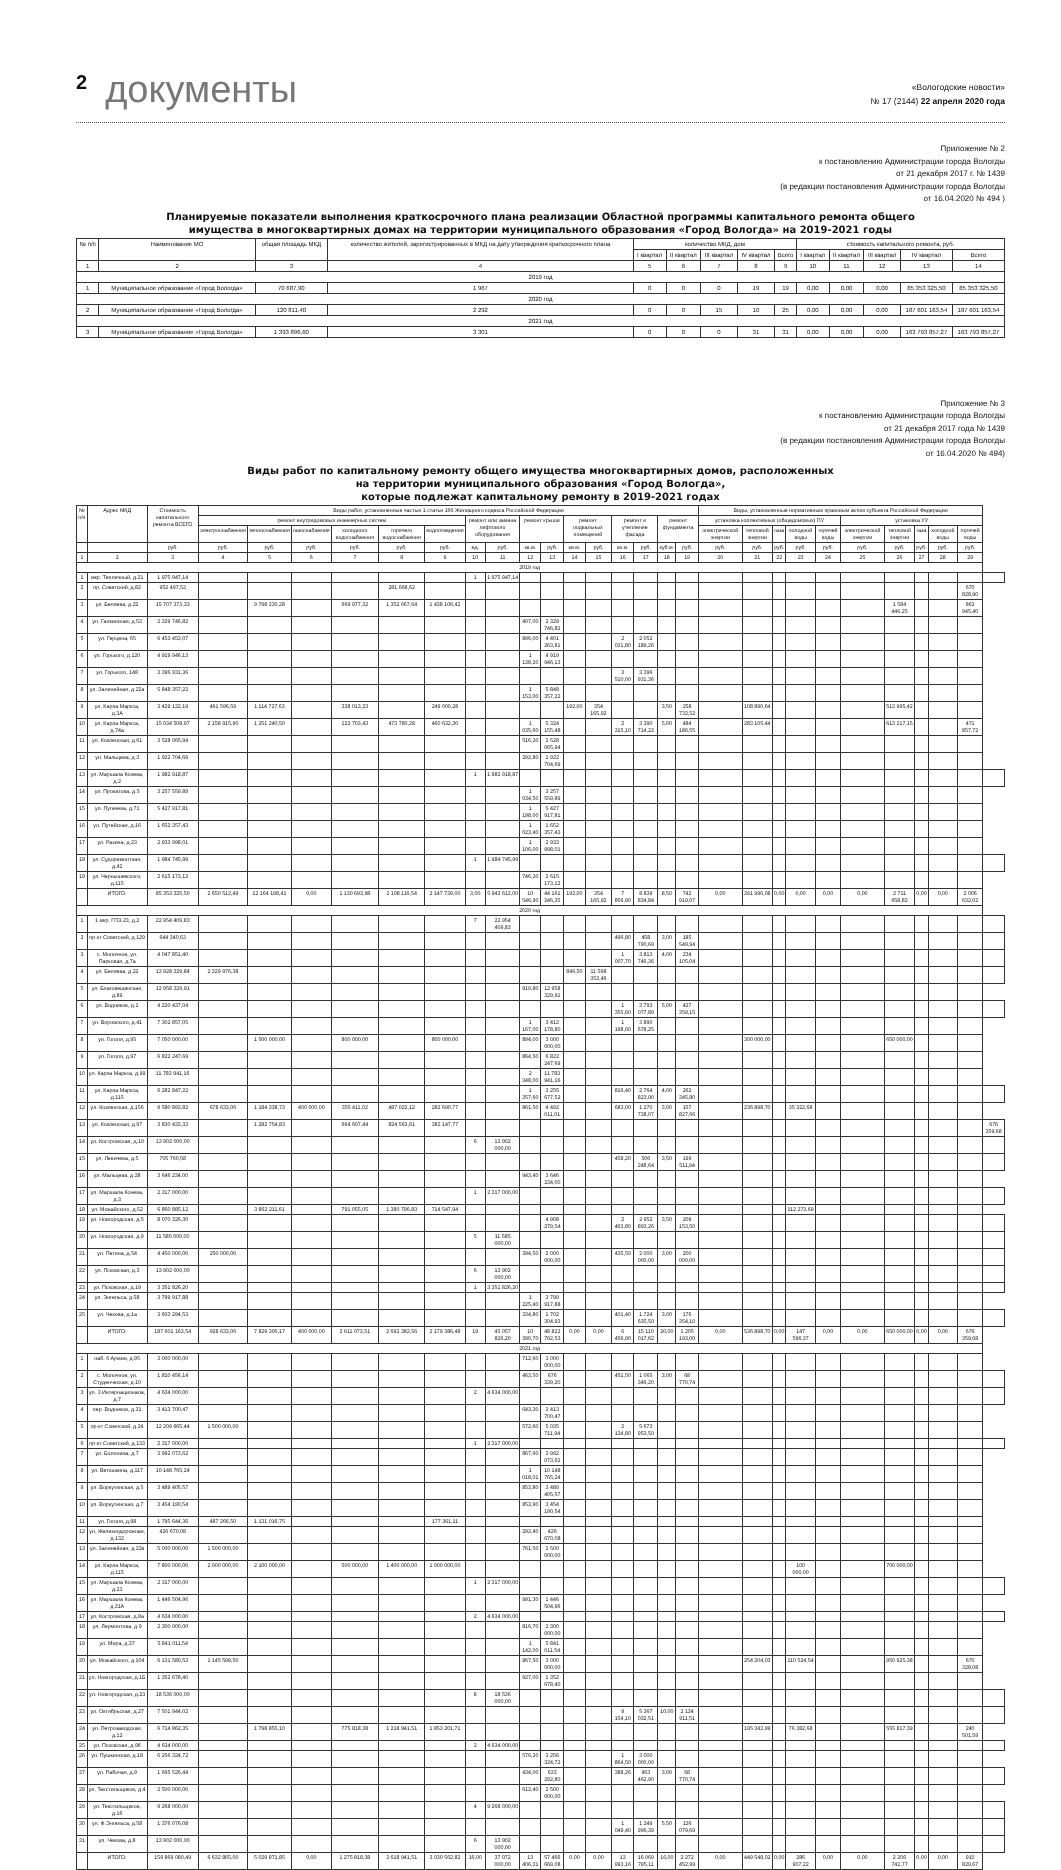2 документы
«Вологодские новости»
№ 17 (2144) 22 апреля 2020 года
Приложение № 2
к постановлению Администрации города Вологды
от 21 декабря 2017 г. № 1439
(в редакции постановления Администрации города Вологды
от 16.04.2020 № 494 )
Планируемые показатели выполнения краткосрочного плана реализации Областной программы капитального ремонта общего
имущества в многоквартирных домах на территории муниципального образования «Город Вологда» на 2019-2021 годы
| № п/п | Наименование МО | общая площадь МКД | количество жителей, зарегистрированных в МКД на дату утверждения краткосрочного плана | количество МКД, дом | | | | | стоимость капитального ремонта, руб. | | | | |
| --- | --- | --- | --- | --- | --- | --- | --- | --- | --- | --- | --- | --- | --- |
| | | | | I квартал | II квартал | III квартал | IV квартал | Всего | I квартал | II квартал | III квартал | IV квартал | Всего |
| 1 | 2 | 3 | 4 | 5 | 6 | 7 | 8 | 9 | 10 | 11 | 12 | 13 | 14 |
| 2019 год | | | | | | | | | | | | | |
| 1 | Муниципальное образование «Город Вологда» | 70 687,90 | 1 967 | 0 | 0 | 0 | 19 | 19 | 0,00 | 0,00 | 0,00 | 85 353 325,50 | 85 353 325,50 |
| 2020 год | | | | | | | | | | | | | |
| 2 | Муниципальное образование «Город Вологда» | 120 811,40 | 2 292 | 0 | 0 | 15 | 10 | 25 | 0,00 | 0,00 | 0,00 | 187 601 163,54 | 187 601 163,54 |
| 2021 год | | | | | | | | | | | | | |
| 3 | Муниципальное образование «Город Вологда» | 1 393 896,60 | 3 301 | 0 | 0 | 0 | 31 | 31 | 0,00 | 0,00 | 0,00 | 163 793 857,27 | 163 793 857,27 |
Приложение № 3
к постановлению Администрации города Вологды
от 21 декабря 2017 года № 1439
(в редакции постановления Администрации города Вологды
от 16.04.2020 № 494)
Виды работ по капитальному ремонту общего имущества многоквартирных домов, расположенных
на территории муниципального образования «Город Вологда»,
которые подлежат капитальному ремонту в 2019-2021 годах
| № п/п | Адрес МКД | Стоимость капитального ремонта ВСЕГО | Виды работ, установленные частью 1 статьи 166 Жилищного кодекса Российской Федерации | | | | | | | | | | | | | | | | Виды, установленные нормативным правовым актом субъекта Российской Федерации | | | | | | | | | | |
| --- | --- | --- | --- | --- | --- | --- | --- | --- | --- | --- | --- | --- | --- | --- | --- | --- | --- | --- | --- | --- | --- | --- | --- | --- | --- | --- | --- | --- | --- |
| | | | ремонт внутридомовых инженерных систем | | | | | | ремонт или замена лифтового оборудования | | ремонт крыши | | ремонт подвальных помещений | | ремонт и утепление фасада | | ремонт фундамента | | установка коллективных (общедомовых) ПУ | | | | | установка УУ | | | | | |
| | | | электроснабжения | теплоснабжения | газоснабжения | холодного водоснабжения | горячего водоснабжения | водоотведения | | | | | | | | | | | электрической энергии | тепловой энергии | газа | холодной воды | горячей воды | электрической энергии | тепловой энергии | газа | холодной воды | горячей воды | |
| | | руб. | руб. | руб. | руб. | руб. | руб. | руб. | ед. | руб. | кв.м. | руб. | кв.м. | руб. | кв.м. | руб. | куб.м. | руб. | руб. | руб. | руб. | руб. | руб. | руб. | руб. | руб. | руб. | руб. | |
| 1 | 2 | 3 | 4 | 5 | 6 | 7 | 8 | 9 | 10 | 11 | 12 | 13 | 14 | 15 | 16 | 17 | 18 | 19 | 20 | 21 | 22 | 23 | 24 | 25 | 26 | 27 | 28 | 29 | |
| 2019 год | | | | | | | | | | | | | | | | | | | | | | | | | | | | | |
| 1 | мкр. Тепличный, д.21 | 1 975 947,14 | | | | | | | 1 | 1 975 947,14 | | | | | | | | | | | | | | | | | | | |
| 2 | пр. Советский, д.82 | 952 497,52 | | | | | 281 668,62 | | | | | | | | | | | | | | | | | | | | | 670 828,90 | |
| 3 | ул. Беляева, д.22 | 15 707 373,33 | | 9 798 230,28 | | 669 977,32 | 1 352 667,64 | 1 438 106,42 | | | | | | | | | | | | | | | | | 1 584 446,25 | | | 863 945,40 | |
| 4 | ул. Галкинская, д.53 | 2 329 746,82 | | | | | | | | | 407,00 | 2 329 746,82 | | | | | | | | | | | | | | | | | |
| 5 | ул. Герцена, 65 | 6 453 453,07 | | | | | | | | | 896,00 | 4 401 263,81 | | | 2 031,80 | 2 052 189,26 | | | | | | | | | | | | | |
| 6 | ул. Горького, д.120 | 4 919 946,13 | | | | | | | | | 1 138,20 | 4 919 946,13 | | | | | | | | | | | | | | | | | |
| 7 | ул. Горького, 148 | 3 396 931,36 | | | | | | | | | | | | | 3 510,00 | 3 396 931,36 | | | | | | | | | | | | | |
| 8 | ул. Залинейная, д.22а | 5 848 357,22 | | | | | | | | | 1 153,00 | 5 848 357,22 | | | | | | | | | | | | | | | | | |
| 9 | ул. Карла Маркса, д.3А | 3 429 122,19 | 491 596,59 | 1 114 727,63 | | 338 013,23 | | 249 000,28 | | | | | 192,00 | 354 165,92 | | | 3,50 | 258 732,52 | | 108 890,64 | | | | | 513 995,42 | | | | |
| 10 | ул. Карла Маркса, д.74а | 15 034 508,97 | 2 158 915,90 | 1 251 240,50 | | 122 703,43 | 473 780,28 | 460 632,30 | | | 1 035,60 | 5 324 155,48 | | | 2 315,10 | 3 390 714,22 | 5,00 | 484 186,55 | | 283 105,44 | | | | | 613 217,15 | | | 471 857,72 | |
| 11 | ул. Козленская, д.61 | 3 528 065,94 | | | | | | | | | 516,20 | 3 528 065,94 | | | | | | | | | | | | | | | | | |
| 12 | ул. Мальцева, д.3 | 1 922 704,69 | | | | | | | | | 292,80 | 1 922 704,69 | | | | | | | | | | | | | | | | | |
| 13 | ул. Маршала Конева, д.2 | 1 982 918,87 | | | | | | | 1 | 1 982 918,87 | | | | | | | | | | | | | | | | | | | |
| 14 | ул. Прокатова, д.5 | 3 257 559,89 | | | | | | | | | 1 034,50 | 3 257 559,89 | | | | | | | | | | | | | | | | | |
| 15 | ул. Пугачева, д.71 | 5 427 917,81 | | | | | | | | | 1 198,00 | 5 427 917,81 | | | | | | | | | | | | | | | | | |
| 16 | ул. Путейская, д.16 | 1 652 357,43 | | | | | | | | | 1 023,40 | 1 652 357,43 | | | | | | | | | | | | | | | | | |
| 17 | ул. Разина, д.23 | 2 933 998,01 | | | | | | | | | 1 106,00 | 2 933 998,01 | | | | | | | | | | | | | | | | | |
| 18 | ул. Судоремонтная, д.42 | 1 984 745,99 | | | | | | | 1 | 1 984 745,99 | | | | | | | | | | | | | | | | | | | |
| 19 | ул. Чернышевского, д.115 | 2 615 173,12 | | | | | | | | | 746,20 | 2 615 173,12 | | | | | | | | | | | | | | | | | |
| | ИТОГО: | 85 353 325,50 | 2 650 512,49 | 12 164 198,41 | 0,00 | 1 130 693,98 | 2 108 116,54 | 2 147 739,00 | 3,00 | 5 943 612,00 | 10 546,90 | 44 161 246,35 | 192,00 | 354 165,92 | 7 856,90 | 8 839 834,84 | 8,50 | 742 919,07 | 0,00 | 391 996,08 | 0,00 | 0,00 | 0,00 | 0,00 | 2 711 658,82 | 0,00 | 0,00 | 2 006 632,02 | |
| 2020 год | | | | | | | | | | | | | | | | | | | | | | | | | | | | | |
| 1 | 1 мкр. ГПЗ-23, д.2 | 22 954 409,83 | | | | | | | 7 | 22 954 409,83 | | | | | | | | | | | | | | | | | | | |
| 2 | пр-кт Советский, д.129 | 644 340,63 | | | | | | | | | | | | | 496,80 | 458 790,69 | 3,00 | 185 549,94 | | | | | | | | | | | |
| 3 | с. Молочное, ул. Парковая, д.7а | 4 047 851,40 | | | | | | | | | | | | | 1 007,70 | 3 813 746,36 | 4,00 | 234 105,04 | | | | | | | | | | | |
| 4 | ул. Беляева, д.22 | 13 928 329,84 | 2 329 976,38 | | | | | | | | | | 846,50 | 11 598 353,46 | | | | | | | | | | | | | | | |
| 5 | ул. Благовещенская, д.89 | 12 958 329,91 | | | | | | | | | 919,80 | 12 958 329,91 | | | | | | | | | | | | | | | | | |
| 6 | ул. Водников, д.2 | 4 220 437,04 | | | | | | | | | | | | | 1 355,60 | 3 793 077,89 | 5,00 | 427 359,15 | | | | | | | | | | | |
| 7 | ул. Воровского, д.41 | 7 302 857,05 | | | | | | | | | 1 167,00 | 3 412 178,80 | | | 1 198,60 | 3 890 678,25 | | | | | | | | | | | | | |
| 8 | ул. Гоголя, д.95 | 7 050 000,00 | | 1 500 000,00 | | 800 000,00 | | 800 000,00 | | | 894,00 | 3 000 000,00 | | | | | | | | 300 000,00 | | | | | 650 000,00 | | | | |
| 9 | ул. Гоголя, д.97 | 6 822 247,69 | | | | | | | | | 864,50 | 6 822 247,69 | | | | | | | | | | | | | | | | | |
| 10 | ул. Карла Маркса, д.99 | 11 783 941,16 | | | | | | | | | 2 348,00 | 11 783 941,16 | | | | | | | | | | | | | | | | | |
| 11 | ул. Карла Маркса, д.115 | 6 282 847,22 | | | | | | | | | 1 357,60 | 3 255 677,52 | | | 816,40 | 2 764 823,90 | 4,00 | 262 345,80 | | | | | | | | | | | |
| 12 | ул. Козленская, д.156 | 9 580 893,82 | 678 633,06 | 1 184 338,73 | 400 000,00 | 355 411,02 | 487 022,12 | 282 690,77 | | | 861,50 | 4 492 011,01 | | | 683,00 | 1 270 738,07 | 3,00 | 157 827,66 | | 236 898,70 | | 35 322,68 | | | | | | | |
| 13 | ул. Козленская, д.97 | 3 830 433,33 | | 1 282 754,83 | | 664 607,44 | 824 563,61 | 382 147,77 | | | | | | | | | | | | | | | | | | | | | 676 359,68 |
| 14 | ул. Костромская, д.10 | 13 902 000,00 | | | | | | | 6 | 13 902 000,00 | | | | | | | | | | | | | | | | | | | |
| 15 | ул. Левичева, д.5 | 705 760,58 | | | | | | | | | | | | | 458,20 | 506 248,64 | 3,50 | 199 511,94 | | | | | | | | | | | |
| 16 | ул. Мальцева, д.28 | 3 646 234,00 | | | | | | | | | 943,40 | 3 646 234,00 | | | | | | | | | | | | | | | | | |
| 17 | ул. Маршала Конева, д.3 | 2 317 000,00 | | | | | | | 1 | 2 317 000,00 | | | | | | | | | | | | | | | | | | | |
| 18 | ул. Можайского, д.52 | 6 860 885,12 | | 3 862 211,61 | | 791 055,05 | 1 380 796,83 | 714 547,94 | | | | | | | | | | | | | | 112 273,69 | | | | | | | |
| 19 | ул. Новгородская, д.5 | 8 070 326,30 | | | | | | | | | | 4 908 279,54 | | | 2 463,80 | 2 952 893,26 | 3,50 | 209 153,50 | | | | | | | | | | | |
| 20 | ул. Новгородская, д.9 | 11 585 000,00 | | | | | | | 5 | 11 585 000,00 | | | | | | | | | | | | | | | | | | | |
| 21 | ул. Петина, д.54 | 4 450 000,00 | 250 000,00 | | | | | | | | 394,50 | 2 000 000,00 | | | 435,50 | 2 000 000,00 | 3,00 | 200 000,00 | | | | | | | | | | | |
| 22 | ул. Псковская, д.3 | 13 902 000,00 | | | | | | | 6 | 13 902 000,00 | | | | | | | | | | | | | | | | | | | |
| 23 | ул. Псковская, д.19 | 3 351 826,20 | | | | | | | 1 | 3 351 826,20 | | | | | | | | | | | | | | | | | | | |
| 24 | ул. Энгельса, д.58 | 3 799 917,88 | | | | | | | | | 1 225,40 | 3 799 917,88 | | | | | | | | | | | | | | | | | |
| 25 | ул. Чехова, д.1а | 3 603 294,53 | | | | | | | | | 334,80 | 1 702 304,93 | | | 401,40 | 1 724 635,50 | 3,00 | 176 354,10 | | | | | | | | | | | |
| | ИТОГО: | 187 601 163,54 | 928 633,06 | 7 829 305,17 | 400 000,00 | 2 611 073,51 | 2 692 382,56 | 2 179 386,48 | 19 | 45 057 826,20 | 10 390,70 | 48 822 792,53 | 0,00 | 0,00 | 6 456,90 | 15 110 017,62 | 20,00 | 1 205 193,00 | 0,00 | 536 898,70 | 0,00 | 147 596,37 | 0,00 | 0,00 | 650 000,00 | 0,00 | 0,00 | 676 359,68 | |
| 2021 год | | | | | | | | | | | | | | | | | | | | | | | | | | | | | |
| 1 | наб. 6 Армии, д.95 | 3 000 000,00 | | | | | | | | | 712,60 | 3 000 000,00 | | | | | | | | | | | | | | | | | |
| 2 | с. Молочное, ул. Студенческая, д.10 | 1 810 456,14 | | | | | | | | | 463,50 | 676 339,20 | | | 451,50 | 1 065 346,20 | 3,00 | 68 770,74 | | | | | | | | | | | |
| 3 | ул. 3 Интернационала, д.7 | 4 634 000,00 | | | | | | | 2 | 4 634 000,00 | | | | | | | | | | | | | | | | | | | |
| 4 | пер. Водников, д.31 | 3 413 700,47 | | | | | | | | | 643,30 | 3 413 700,47 | | | | | | | | | | | | | | | | | |
| 5 | пр-кт Советский, д.24 | 12 209 665,44 | 1 500 000,00 | | | | | | | | 572,60 | 5 035 711,94 | | | 2 134,80 | 5 673 953,50 | | | | | | | | | | | | | |
| 6 | пр-кт Советский, д.133 | 2 317 000,00 | | | | | | | 1 | 2 317 000,00 | | | | | | | | | | | | | | | | | | | |
| 7 | ул. Болонина, д.7 | 3 992 073,62 | | | | | | | | | 867,60 | 3 992 073,62 | | | | | | | | | | | | | | | | | |
| 8 | ул. Ветошкина, д.117 | 10 148 765,24 | | | | | | | | | 1 018,01 | 10 148 765,24 | | | | | | | | | | | | | | | | | |
| 9 | ул. Воркутинская, д.5 | 3 489 405,57 | | | | | | | | | 853,80 | 3 489 405,57 | | | | | | | | | | | | | | | | | |
| 10 | ул. Воркутинская, д.7 | 3 454 190,54 | | | | | | | | | 853,90 | 3 454 190,54 | | | | | | | | | | | | | | | | | |
| 11 | ул. Гоголя, д.98 | 1 795 644,36 | 487 266,50 | 1 131 016,75 | | | | 177 361,11 | | | | | | | | | | | | | | | | | | | | | |
| 12 | ул. Железнодорожная, д.132 | 426 670,08 | | | | | | | | | 292,40 | 426 670,08 | | | | | | | | | | | | | | | | | |
| 13 | ул. Залинейная, д.22в | 5 000 000,00 | 1 500 000,00 | | | | | | | | 761,50 | 3 500 000,00 | | | | | | | | | | | | | | | | | |
| 14 | ул. Карла Маркса, д.115 | 7 800 000,00 | 2 000 000,00 | 2 100 000,00 | | 500 000,00 | 1 400 000,00 | 1 000 000,00 | | | | | | | | | | | | | | 100 000,00 | | | 700 000,00 | | | | |
| 15 | ул. Маршала Конева, д.23 | 2 317 000,00 | | | | | | | 1 | 2 317 000,00 | | | | | | | | | | | | | | | | | | | |
| 16 | ул. Маршала Конева, д.31А | 1 446 504,96 | | | | | | | | | 991,30 | 1 446 504,96 | | | | | | | | | | | | | | | | | |
| 17 | ул. Костромская, д.8а | 4 634 000,00 | | | | | | | 2 | 4 634 000,00 | | | | | | | | | | | | | | | | | | | |
| 18 | ул. Лермонтова, д.9 | 2 300 000,00 | | | | | | | | | 816,70 | 2 300 000,00 | | | | | | | | | | | | | | | | | |
| 19 | ул. Мира, д.37 | 5 841 011,54 | | | | | | | | | 1 142,00 | 5 841 011,54 | | | | | | | | | | | | | | | | | |
| 20 | ул. Можайского, д.104 | 6 131 580,53 | 1 145 598,50 | | | | | | | | 867,50 | 3 000 000,00 | | | | | | | | 254 204,03 | | 110 524,54 | | | 950 925,38 | | | 670 328,08 | |
| 21 | ул. Новгородская, д.1Б | 1 352 678,40 | | | | | | | | | 927,00 | 1 352 678,40 | | | | | | | | | | | | | | | | | |
| 22 | ул. Новгородская, д.23 | 18 536 000,00 | | | | | | | 8 | 18 536 000,00 | | | | | | | | | | | | | | | | | | | |
| 23 | ул. Октябрьская, д.27 | 7 501 944,02 | | | | | | | | | | | | | 9 154,10 | 5 367 032,51 | 10,00 | 2 134 911,51 | | | | | | | | | | | |
| 24 | ул. Петрозаводская, д.12 | 6 714 862,35 | | 1 798 855,10 | | 775 818,38 | 1 218 941,51 | 1 853 201,71 | | | | | | | | | | | | 195 343,99 | | 76 382,68 | | | 555 817,39 | | | 240 501,59 | |
| 25 | ул. Псковская, д.9б | 4 634 000,00 | | | | | | | 2 | 4 634 000,00 | | | | | | | | | | | | | | | | | | | |
| 26 | ул. Пушкинская, д.18 | 6 256 324,72 | | | | | | | | | 576,20 | 3 256 324,72 | | | 1 864,50 | 3 000 000,00 | | | | | | | | | | | | | |
| 27 | ул. Рабочая, д.9 | 1 665 526,44 | | | | | | | | | 434,00 | 633 292,80 | | | 388,26 | 963 462,90 | 3,00 | 68 770,74 | | | | | | | | | | | |
| 28 | ул. Текстильщиков, д.4 | 2 500 000,00 | | | | | | | | | 612,40 | 2 500 000,00 | | | | | | | | | | | | | | | | | |
| 29 | ул. Текстильщиков, д.16 | 9 268 000,00 | | | | | | | 4 | 9 268 000,00 | | | | | | | | | | | | | | | | | | | |
| 30 | ул. Ф.Энгельса, д.58 | 1 376 076,08 | | | | | | | | | | | | | 1 049,40 | 1 249 996,39 | 5,50 | 126 079,69 | | | | | | | | | | | |
| 31 | ул. Чехова, д.8 | 13 902 000,00 | | | | | | | 6 | 13 902 000,00 | | | | | | | | | | | | | | | | | | | |
| | ИТОГО: | 159 869 080,49 | 6 632 865,00 | 5 029 871,85 | 0,00 | 1 275 818,38 | 2 618 941,51 | 3 030 562,82 | 16,00 | 37 072 000,00 | 13 406,31 | 57 466 669,08 | 0,00 | 0,00 | 13 993,16 | 16 069 795,11 | 16,00 | 2 272 452,99 | 0,00 | 449 548,02 | 0,00 | 286 907,22 | 0,00 | 0,00 | 2 206 742,77 | 0,00 | 0,00 | 910 829,67 | |